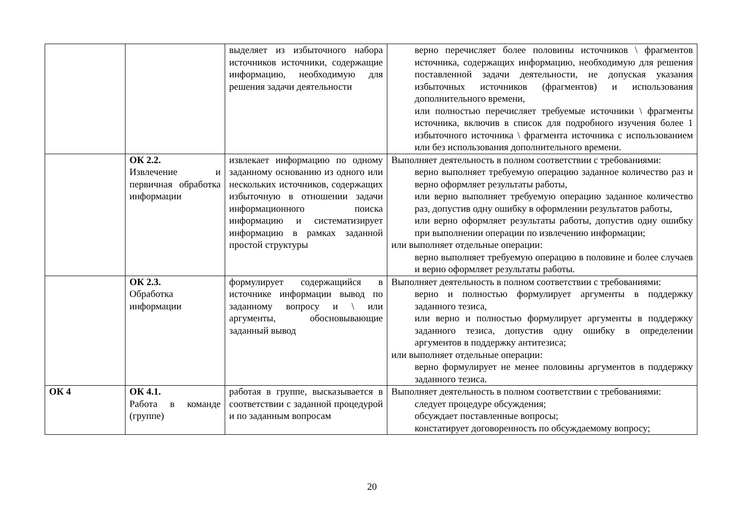| | | выделяет из избыточного набора источников источники, содержащие информацию, необходимую для решения задачи деятельности | верно перечисляет более половины источников \ фрагментов источника, содержащих информацию, необходимую для решения поставленной задачи деятельности, не допуская указания избыточных источников (фрагментов) и использования дополнительного времени, или полностью перечисляет требуемые источники \ фрагменты источника, включив в список для подробного изучения более 1 избыточного источника \ фрагмента источника с использованием или без использования дополнительного времени. |
| | ОК 2.2. Извлечение и первичная обработка информации | извлекает информацию по одному заданному основанию из одного или нескольких источников, содержащих избыточную в отношении задачи информационного поиска информацию и систематизирует информацию в рамках заданной простой структуры | Выполняет деятельность в полном соответствии с требованиями: верно выполняет требуемую операцию заданное количество раз и верно оформляет результаты работы, или верно выполняет требуемую операцию заданное количество раз, допустив одну ошибку в оформлении результатов работы, или верно оформляет результаты работы, допустив одну ошибку при выполнении операции по извлечению информации; или выполняет отдельные операции: верно выполняет требуемую операцию в половине и более случаев и верно оформляет результаты работы. |
| | ОК 2.3. Обработка информации | формулирует содержащийся в источнике информации вывод по заданному вопросу и \ или аргументы, обосновывающие заданный вывод | Выполняет деятельность в полном соответствии с требованиями: верно и полностью формулирует аргументы в поддержку заданного тезиса, или верно и полностью формулирует аргументы в поддержку заданного тезиса, допустив одну ошибку в определении аргументов в поддержку антитезиса; или выполняет отдельные операции: верно формулирует не менее половины аргументов в поддержку заданного тезиса. |
| ОК 4 | ОК 4.1. Работа в команде (группе) | работая в группе, высказывается в соответствии с заданной процедурой и по заданным вопросам | Выполняет деятельность в полном соответствии с требованиями: следует процедуре обсуждения; обсуждает поставленные вопросы; констатирует договоренность по обсуждаемому вопросу; |
20